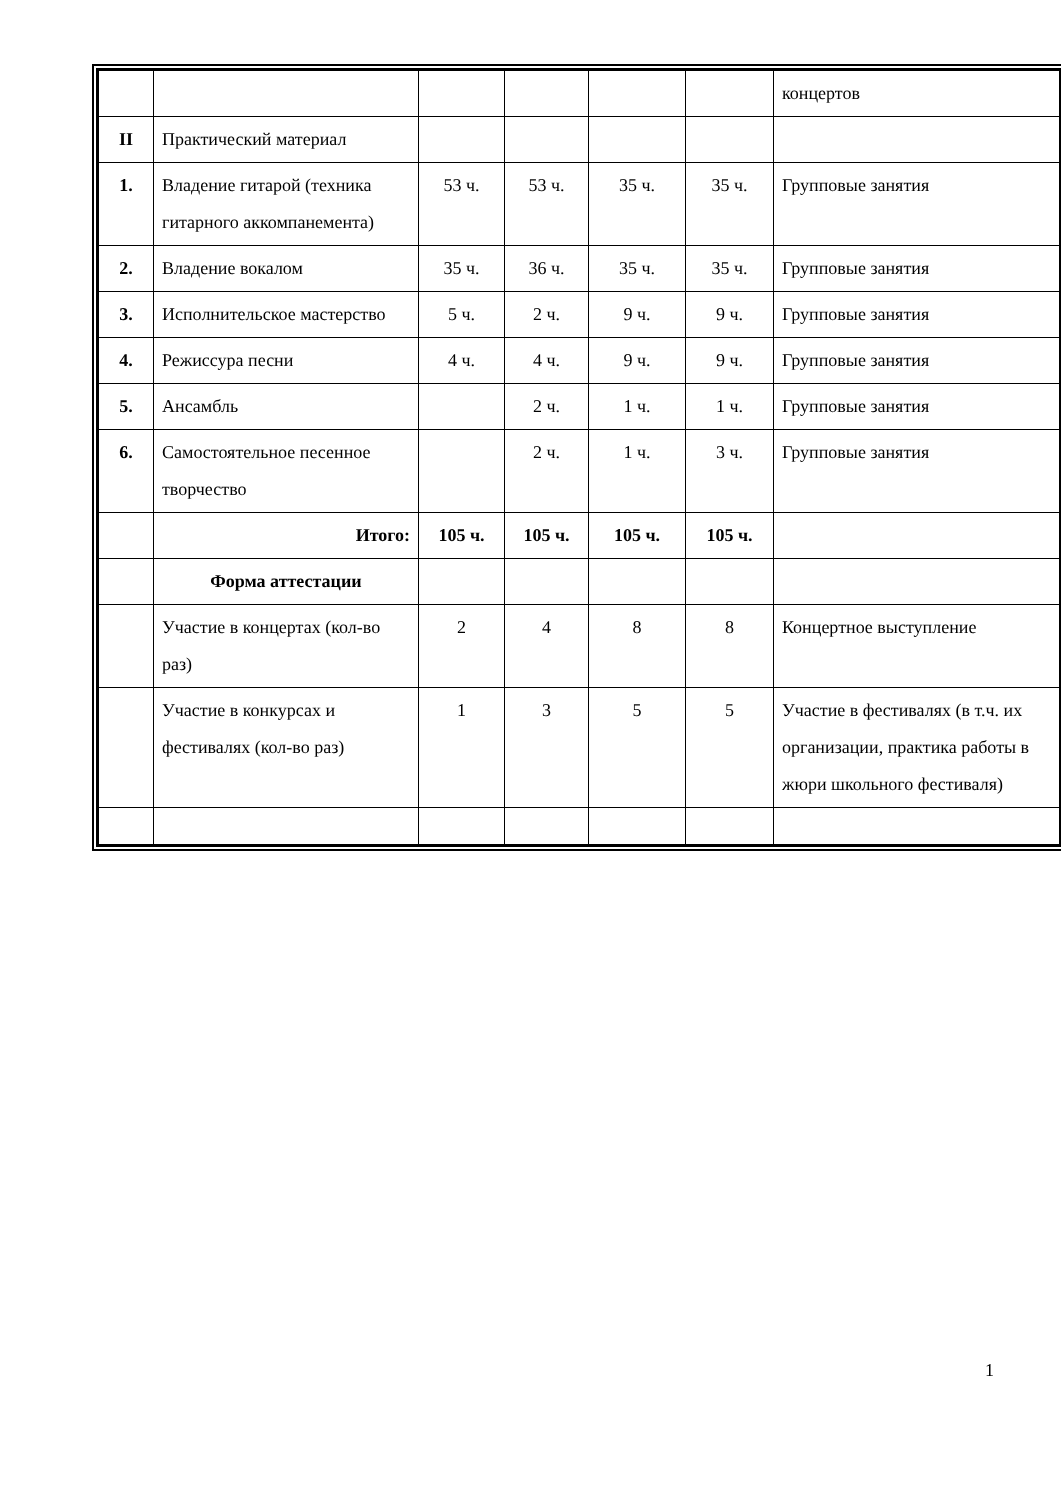| | | | | | | концертов |
| II | Практический материал | | | | | |
| 1. | Владение гитарой (техника гитарного аккомпанемента) | 53 ч. | 53 ч. | 35 ч. | 35 ч. | Групповые занятия |
| 2. | Владение вокалом | 35 ч. | 36 ч. | 35 ч. | 35 ч. | Групповые занятия |
| 3. | Исполнительское мастерство | 5 ч. | 2 ч. | 9 ч. | 9 ч. | Групповые занятия |
| 4. | Режиссура песни | 4 ч. | 4 ч. | 9 ч. | 9 ч. | Групповые занятия |
| 5. | Ансамбль | | 2 ч. | 1 ч. | 1 ч. | Групповые занятия |
| 6. | Самостоятельное песенное творчество | | 2 ч. | 1 ч. | 3 ч. | Групповые занятия |
| | Итого: | 105 ч. | 105 ч. | 105 ч. | 105 ч. | |
| | Форма аттестации | | | | | |
| | Участие в концертах (кол-во раз) | 2 | 4 | 8 | 8 | Концертное выступление |
| | Участие в конкурсах и фестивалях (кол-во раз) | 1 | 3 | 5 | 5 | Участие в фестивалях (в т.ч. их организации, практика работы в жюри школьного фестиваля) |
1